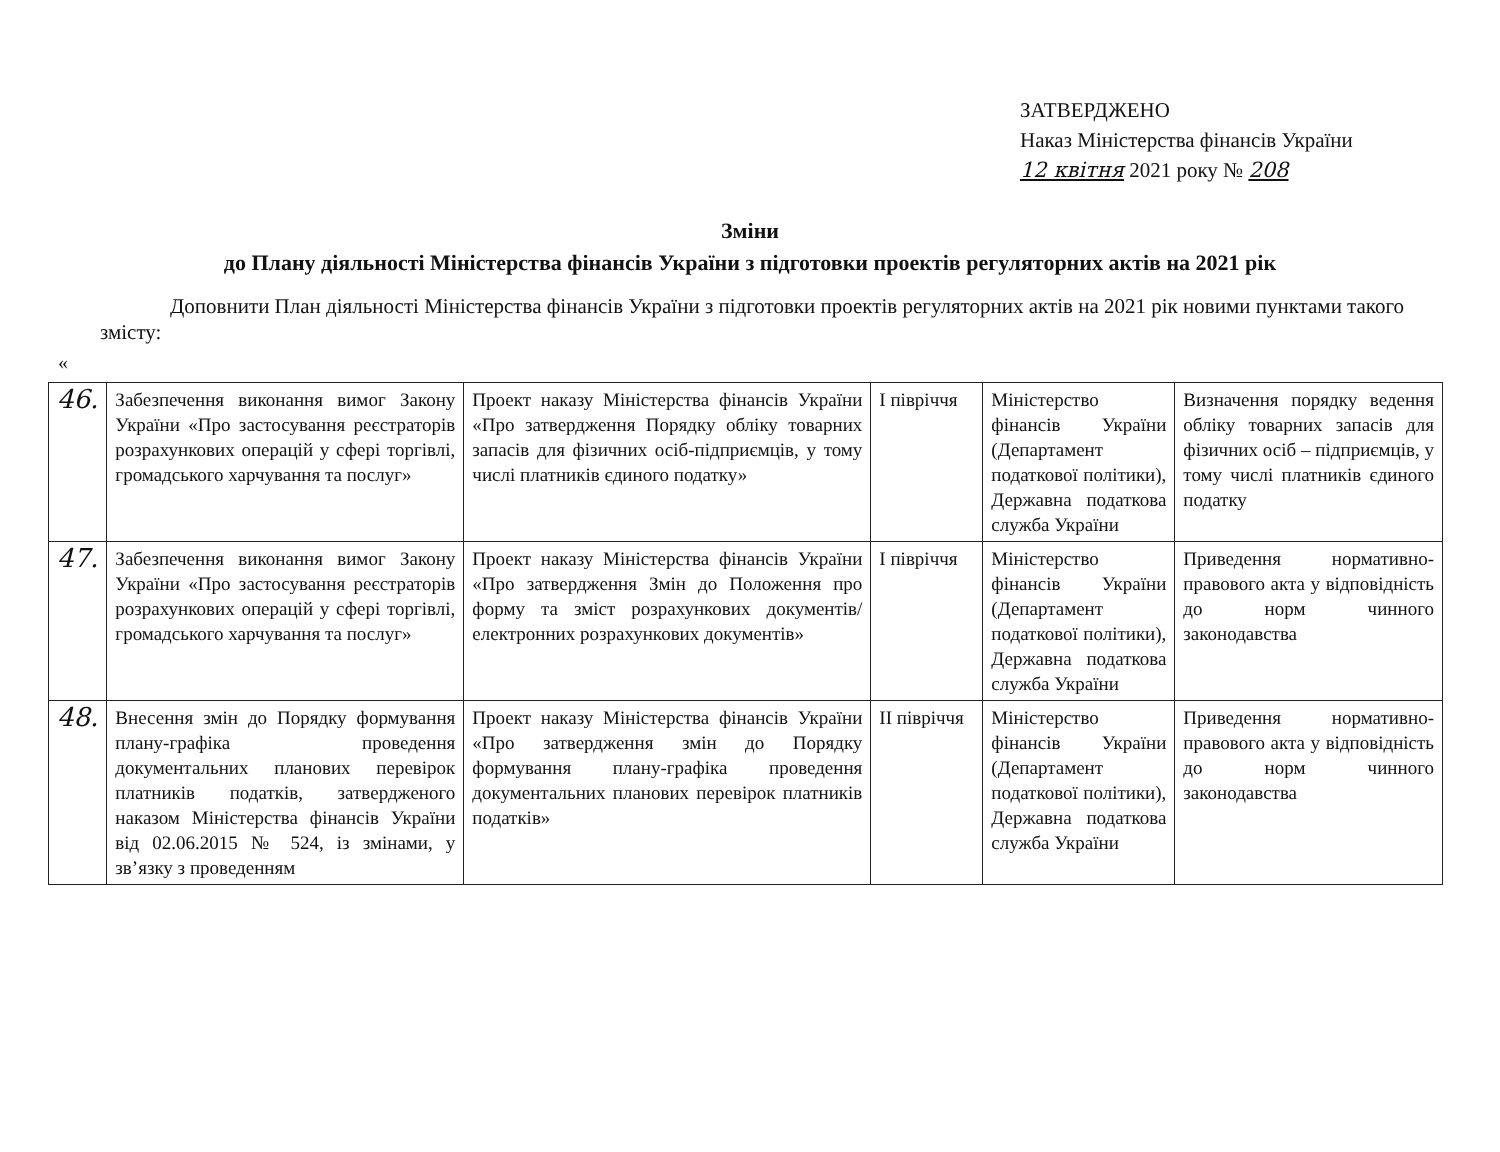ЗАТВЕРДЖЕНО
Наказ Міністерства фінансів України
12 квітня 2021 року № 208
Зміни
до Плану діяльності Міністерства фінансів України з підготовки проектів регуляторних актів на 2021 рік
Доповнити План діяльності Міністерства фінансів України з підготовки проектів регуляторних актів на 2021 рік новими пунктами такого змісту:
«
| 46. | Забезпечення виконання вимог Закону України «Про застосування реєстраторів розрахункових операцій у сфері торгівлі, громадського харчування та послуг» | Проект наказу Міністерства фінансів України «Про затвердження Порядку обліку товарних запасів для фізичних осіб-підприємців, у тому числі платників єдиного податку» | І півріччя | Міністерство фінансів України (Департамент податкової політики), Державна податкова служба України | Визначення порядку ведення обліку товарних запасів для фізичних осіб – підприємців, у тому числі платників єдиного податку |
| 47. | Забезпечення виконання вимог Закону України «Про застосування реєстраторів розрахункових операцій у сфері торгівлі, громадського харчування та послуг» | Проект наказу Міністерства фінансів України «Про затвердження Змін до Положення про форму та зміст розрахункових документів/електронних розрахункових документів» | І півріччя | Міністерство фінансів України (Департамент податкової політики), Державна податкова служба України | Приведення нормативно-правового акта у відповідність до норм чинного законодавства |
| 48. | Внесення змін до Порядку формування плану-графіка проведення документальних планових перевірок платників податків, затвердженого наказом Міністерства фінансів України від 02.06.2015 № 524, із змінами, у зв’язку з проведенням | Проект наказу Міністерства фінансів України «Про затвердження змін до Порядку формування плану-графіка проведення документальних планових перевірок платників податків» | ІІ півріччя | Міністерство фінансів України (Департамент податкової політики), Державна податкова служба України | Приведення нормативно- правового акта у відповідність до норм чинного законодавства |